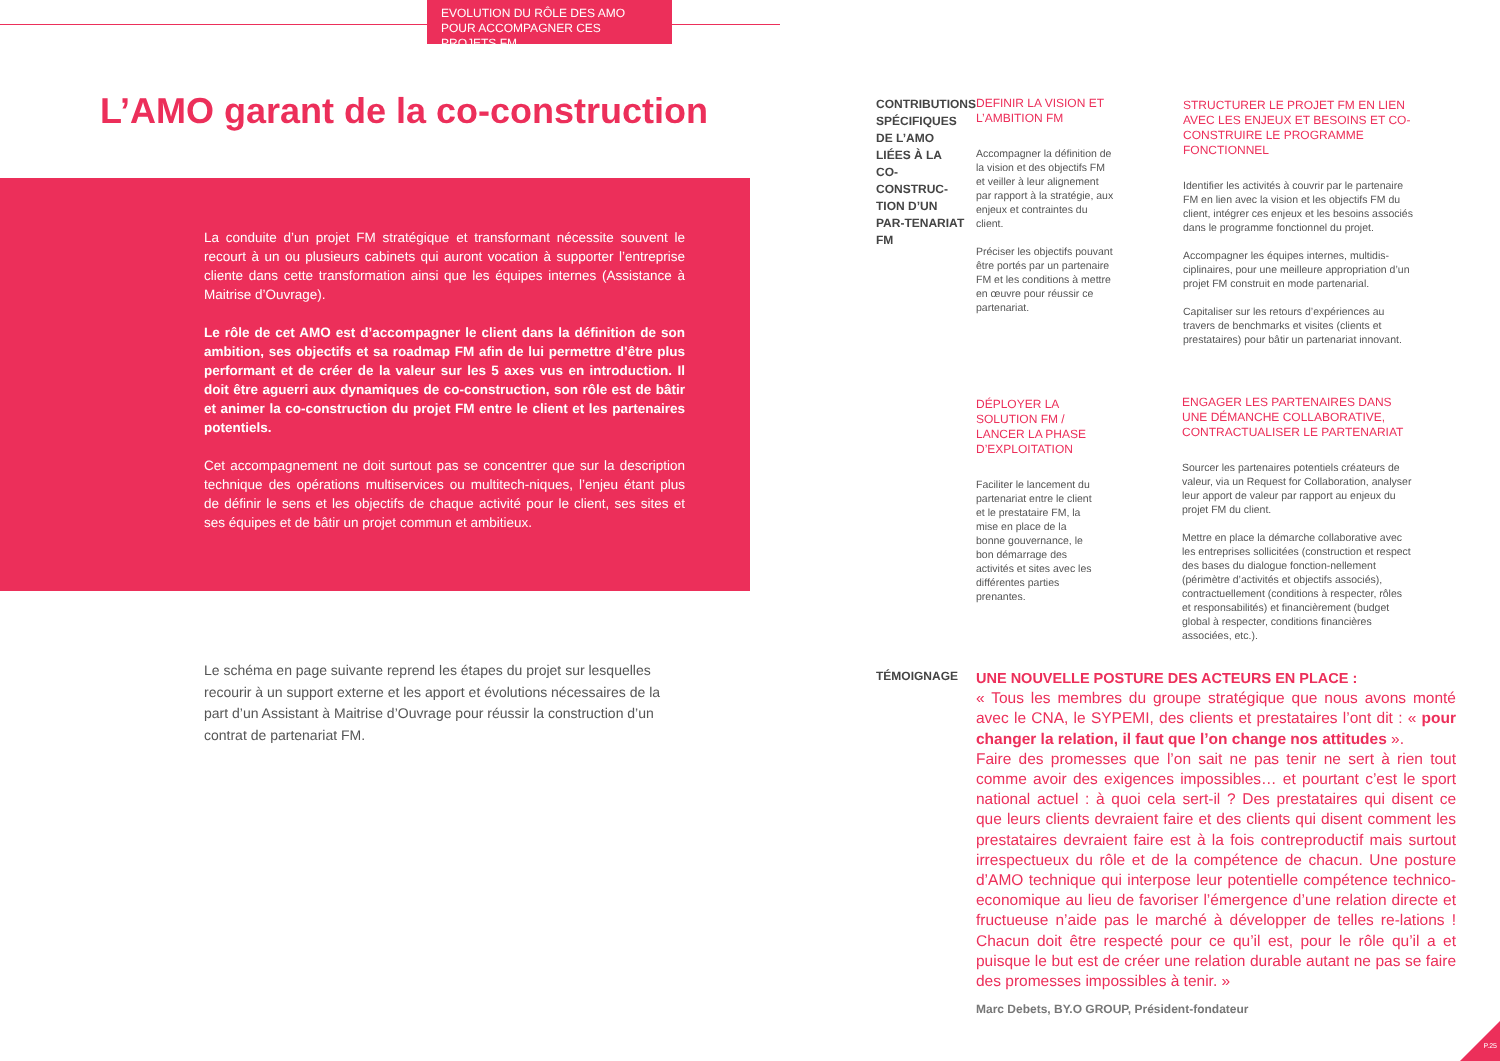EVOLUTION DU RÔLE DES AMO POUR ACCOMPAGNER CES PROJETS FM
L’AMO garant de la co-construction
La conduite d’un projet FM stratégique et transformant nécessite souvent le recourt à un ou plusieurs cabinets qui auront vocation à supporter l’entreprise cliente dans cette transformation ainsi que les équipes internes (Assistance à Maitrise d’Ouvrage).
Le rôle de cet AMO est d’accompagner le client dans la définition de son ambition, ses objectifs et sa roadmap FM afin de lui permettre d’être plus performant et de créer de la valeur sur les 5 axes vus en introduction. Il doit être aguerri aux dynamiques de co-construction, son rôle est de bâtir et animer la co-construction du projet FM entre le client et les partenaires potentiels.
Cet accompagnement ne doit surtout pas se concentrer que sur la description technique des opérations multiservices ou multitech-niques, l’enjeu étant plus de définir le sens et les objectifs de chaque activité pour le client, ses sites et ses équipes et de bâtir un projet commun et ambitieux.
Le schéma en page suivante reprend les étapes du projet sur lesquelles recourir à un support externe et les apport et évolutions nécessaires de la part d’un Assistant à Maitrise d’Ouvrage pour réussir la construction d’un contrat de partenariat FM.
CONTRIBUTIONS SPÉCIFIQUES DE L’AMO LIÉES À LA CO-CONSTRUC-TION D’UN PAR-TENARIAT FM
DEFINIR LA VISION ET L’AMBITION FM
Accompagner la définition de la vision et des objectifs FM et veiller à leur alignement par rapport à la stratégie, aux enjeux et contraintes du client.
Préciser les objectifs pouvant être portés par un partenaire FM et les conditions à mettre en œuvre pour réussir ce partenariat.
STRUCTURER LE PROJET FM EN LIEN AVEC LES ENJEUX ET BESOINS ET CO-CONSTRUIRE LE PROGRAMME FONCTIONNEL
Identifier les activités à couvrir par le partenaire FM en lien avec la vision et les objectifs FM du client, intégrer ces enjeux et les besoins associés dans le programme fonctionnel du projet.
Accompagner les équipes internes, multidis-ciplinaires, pour une meilleure appropriation d’un projet FM construit en mode partenarial.
Capitaliser sur les retours d’expériences au travers de benchmarks et visites (clients et prestataires) pour bâtir un partenariat innovant.
DÉPLOYER LA SOLUTION FM / LANCER LA PHASE D’EXPLOITATION
Faciliter le lancement du partenariat entre le client et le prestataire FM, la mise en place de la bonne gouvernance, le bon démarrage des activités et sites avec les différentes parties prenantes.
ENGAGER LES PARTENAIRES DANS UNE DÉMANCHE COLLABORATIVE, CONTRACTUALISER LE PARTENARIAT
Sourcer les partenaires potentiels créateurs de valeur, via un Request for Collaboration, analyser leur apport de valeur par rapport au enjeux du projet FM du client.
Mettre en place la démarche collaborative avec les entreprises sollicitées (construction et respect des bases du dialogue fonction-nellement (périmètre d’activités et objectifs associés), contractuellement (conditions à respecter, rôles et responsabilités) et financièrement (budget global à respecter, conditions financières associées, etc.).
TÉMOIGNAGE
UNE NOUVELLE POSTURE DES ACTEURS EN PLACE :
« Tous les membres du groupe stratégique que nous avons monté avec le CNA, le SYPEMI, des clients et prestataires l’ont dit : « pour changer la relation, il faut que l’on change nos attitudes ».
Faire des promesses que l’on sait ne pas tenir ne sert à rien tout comme avoir des exigences impossibles… et pourtant c’est le sport national actuel : à quoi cela sert-il ? Des prestataires qui disent ce que leurs clients devraient faire et des clients qui disent comment les prestataires devraient faire est à la fois contreproductif mais surtout irrespectueux du rôle et de la compétence de chacun. Une posture d’AMO technique qui interpose leur potentielle compétence technico-economique au lieu de favoriser l’émergence d’une relation directe et fructueuse n’aide pas le marché à développer de telles re-lations ! Chacun doit être respecté pour ce qu’il est, pour le rôle qu’il a et puisque le but est de créer une relation durable autant ne pas se faire des promesses impossibles à tenir. »
Marc Debets, BY.O GROUP, Président-fondateur
P.25